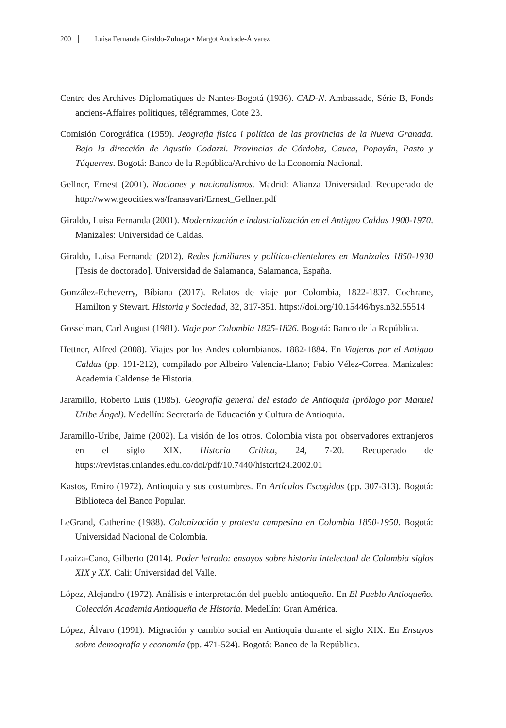200 Luisa Fernanda Giraldo-Zuluaga • Margot Andrade-Álvarez
Centre des Archives Diplomatiques de Nantes-Bogotá (1936). CAD-N. Ambassade, Série B, Fonds anciens-Affaires politiques, télégrammes, Cote 23.
Comisión Corográfica (1959). Jeografia fisica i política de las provincias de la Nueva Granada. Bajo la dirección de Agustín Codazzi. Provincias de Córdoba, Cauca, Popayán, Pasto y Túquerres. Bogotá: Banco de la República/Archivo de la Economía Nacional.
Gellner, Ernest (2001). Naciones y nacionalismos. Madrid: Alianza Universidad. Recuperado de http://www.geocities.ws/fransavari/Ernest_Gellner.pdf
Giraldo, Luisa Fernanda (2001). Modernización e industrialización en el Antiguo Caldas 1900-1970. Manizales: Universidad de Caldas.
Giraldo, Luisa Fernanda (2012). Redes familiares y político-clientelares en Manizales 1850-1930 [Tesis de doctorado]. Universidad de Salamanca, Salamanca, España.
González-Echeverry, Bibiana (2017). Relatos de viaje por Colombia, 1822-1837. Cochrane, Hamilton y Stewart. Historia y Sociedad, 32, 317-351. https://doi.org/10.15446/hys.n32.55514
Gosselman, Carl August (1981). Viaje por Colombia 1825-1826. Bogotá: Banco de la República.
Hettner, Alfred (2008). Viajes por los Andes colombianos. 1882-1884. En Viajeros por el Antiguo Caldas (pp. 191-212), compilado por Albeiro Valencia-Llano; Fabio Vélez-Correa. Manizales: Academia Caldense de Historia.
Jaramillo, Roberto Luis (1985). Geografía general del estado de Antioquia (prólogo por Manuel Uribe Ángel). Medellín: Secretaría de Educación y Cultura de Antioquia.
Jaramillo-Uribe, Jaime (2002). La visión de los otros. Colombia vista por observadores extranjeros en el siglo XIX. Historia Crítica, 24, 7-20. Recuperado de https://revistas.uniandes.edu.co/doi/pdf/10.7440/histcrit24.2002.01
Kastos, Emiro (1972). Antioquia y sus costumbres. En Artículos Escogidos (pp. 307-313). Bogotá: Biblioteca del Banco Popular.
LeGrand, Catherine (1988). Colonización y protesta campesina en Colombia 1850-1950. Bogotá: Universidad Nacional de Colombia.
Loaiza-Cano, Gilberto (2014). Poder letrado: ensayos sobre historia intelectual de Colombia siglos XIX y XX. Cali: Universidad del Valle.
López, Alejandro (1972). Análisis e interpretación del pueblo antioqueño. En El Pueblo Antioqueño. Colección Academia Antioqueña de Historia. Medellín: Gran América.
López, Álvaro (1991). Migración y cambio social en Antioquia durante el siglo XIX. En Ensayos sobre demografía y economía (pp. 471-524). Bogotá: Banco de la República.